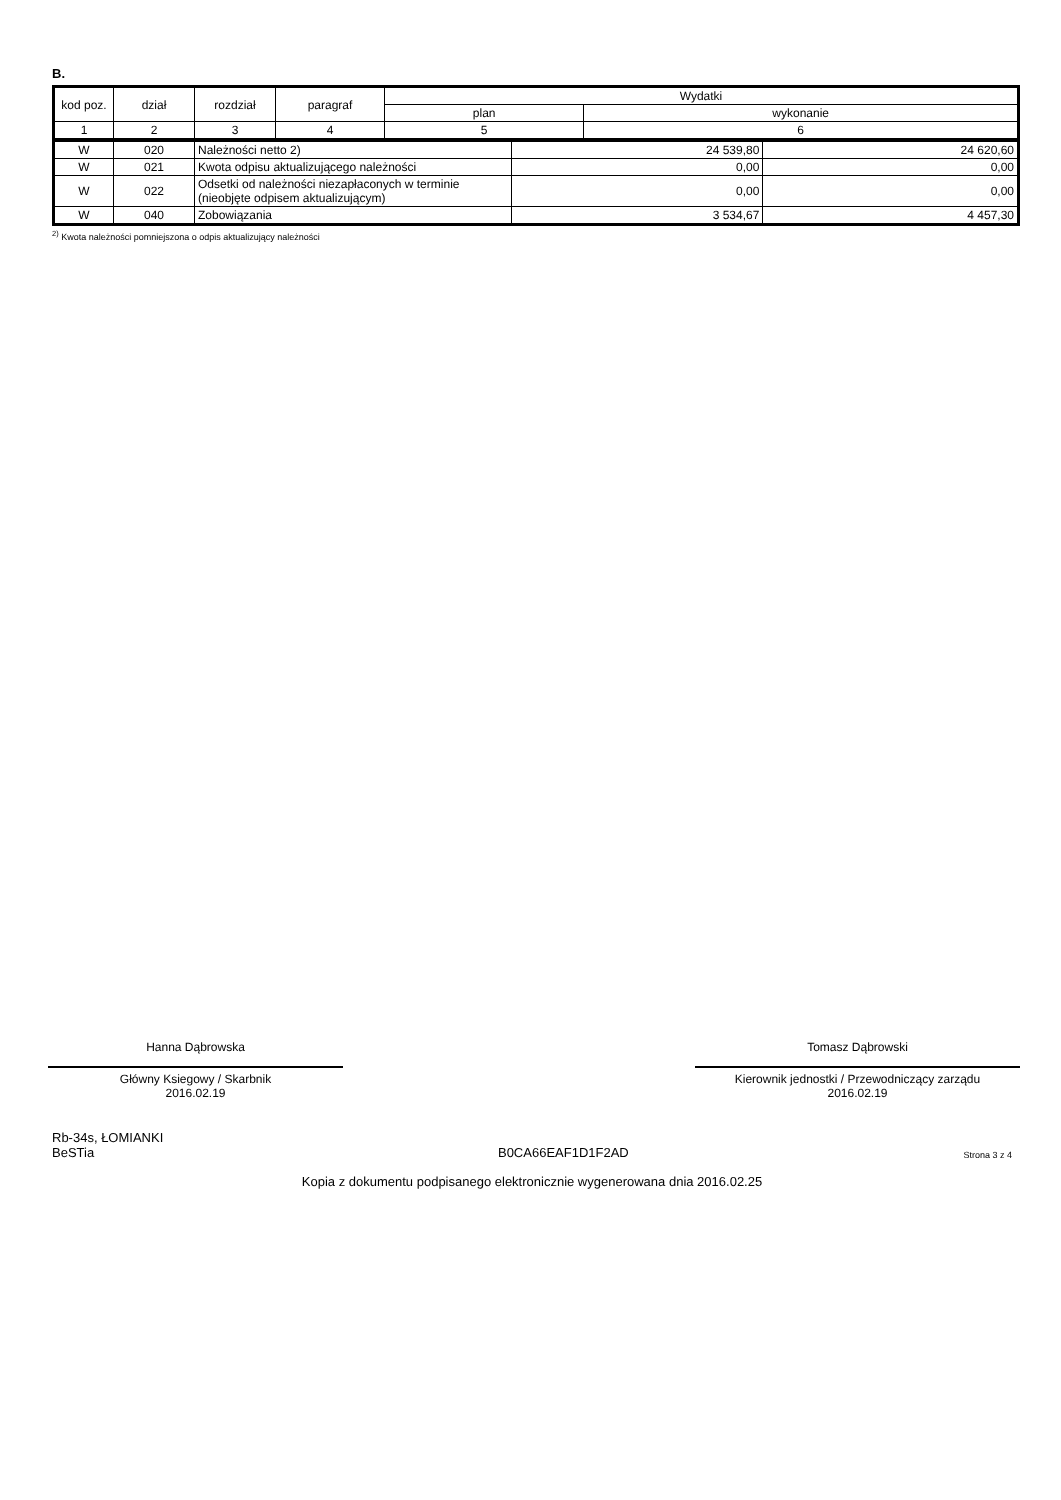B.
| kod poz. | dział | rozdział | paragraf | Wydatki | |
| --- | --- | --- | --- | --- | --- |
| | | | | plan | wykonanie |
| 1 | 2 | 3 | 4 | 5 | 6 |
| W | 020 | Należności netto 2) | 24 539,80 | 24 620,60 |
| W | 021 | Kwota odpisu aktualizującego należności | 0,00 | 0,00 |
| W | 022 | Odsetki od należności niezapłaconych w terminie (nieobjęte odpisem aktualizującym) | 0,00 | 0,00 |
| W | 040 | Zobowiązania | 3 534,67 | 4 457,30 |
<sup>2)</sup> Kwota należności pomniejszona o odpis aktualizujący należności
Hanna Dąbrowska
Główny Ksiegowy / Skarbnik
2016.02.19
Tomasz Dąbrowski
Kierownik jednostki / Przewodniczący zarządu
2016.02.19
Rb-34s, ŁOMIANKI
BeSTia
B0CA66EAF1D1F2AD
Strona 3 z 4
Kopia z dokumentu podpisanego elektronicznie wygenerowana dnia 2016.02.25